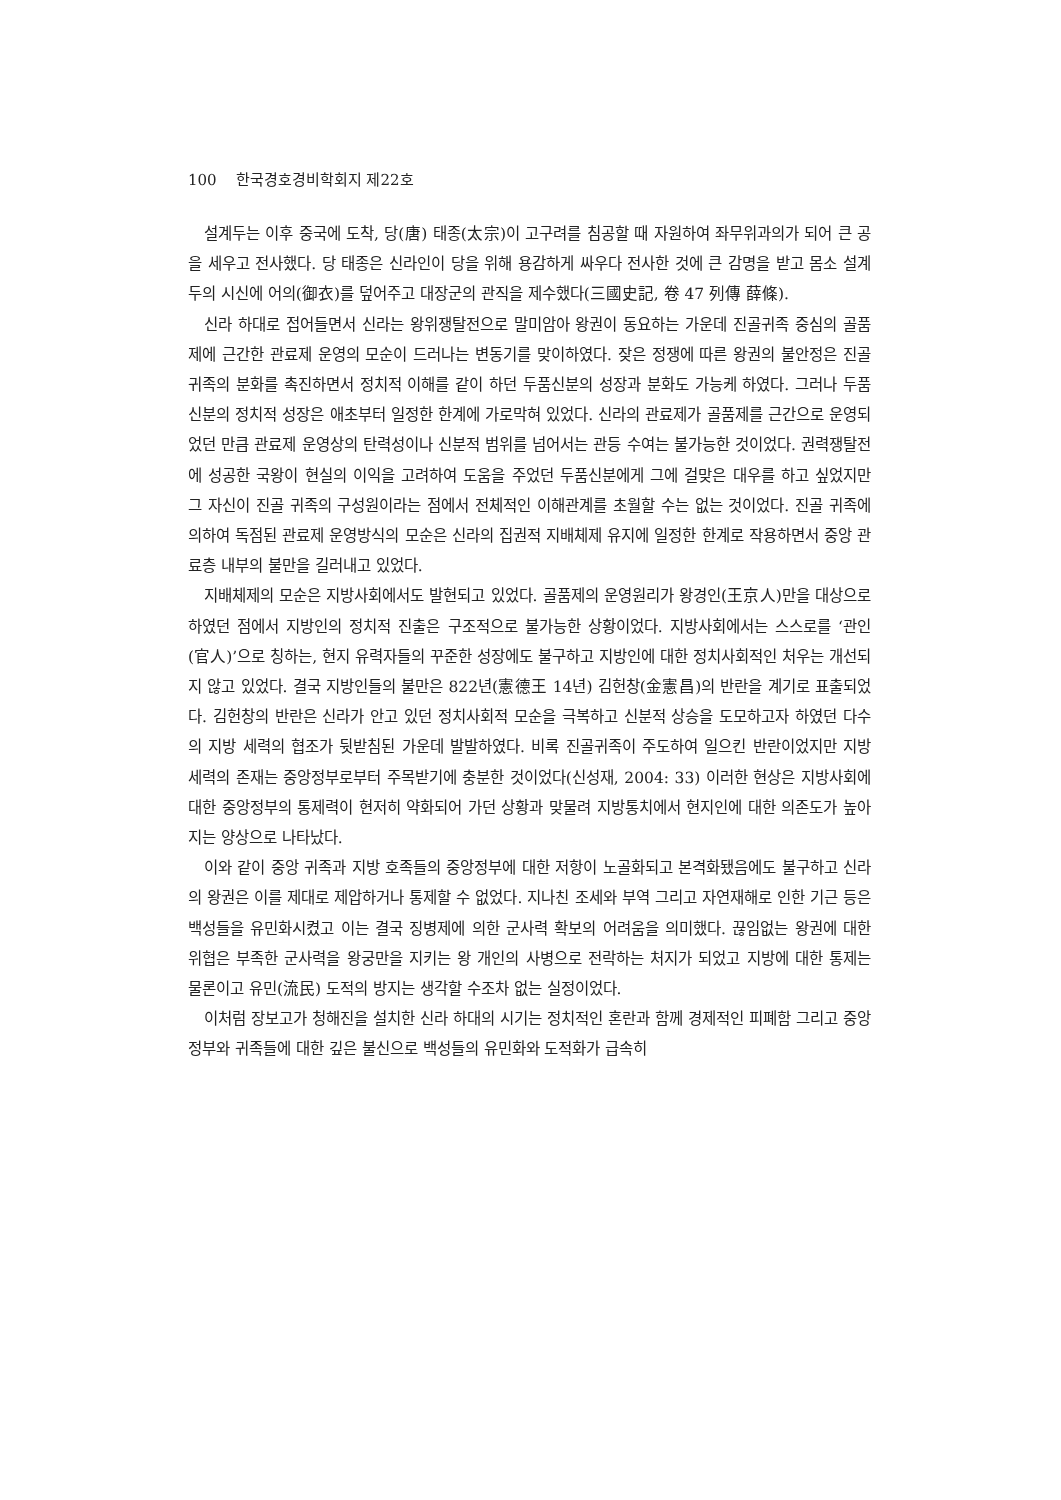100 한국경호경비학회지 제22호
설계두는 이후 중국에 도착, 당(唐) 태종(太宗)이 고구려를 침공할 때 자원하여 좌무위과의가 되어 큰 공을 세우고 전사했다. 당 태종은 신라인이 당을 위해 용감하게 싸우다 전사한 것에 큰 감명을 받고 몸소 설계두의 시신에 어의(御衣)를 덮어주고 대장군의 관직을 제수했다(三國史記, 卷 47 列傳 薛條).
신라 하대로 접어들면서 신라는 왕위쟁탈전으로 말미암아 왕권이 동요하는 가운데 진골귀족 중심의 골품제에 근간한 관료제 운영의 모순이 드러나는 변동기를 맞이하였다. 잦은 정쟁에 따른 왕권의 불안정은 진골귀족의 분화를 촉진하면서 정치적 이해를 같이 하던 두품신분의 성장과 분화도 가능케 하였다. 그러나 두품신분의 정치적 성장은 애초부터 일정한 한계에 가로막혀 있었다. 신라의 관료제가 골품제를 근간으로 운영되었던 만큼 관료제 운영상의 탄력성이나 신분적 범위를 넘어서는 관등 수여는 불가능한 것이었다. 권력쟁탈전에 성공한 국왕이 현실의 이익을 고려하여 도움을 주었던 두품신분에게 그에 걸맞은 대우를 하고 싶었지만 그 자신이 진골 귀족의 구성원이라는 점에서 전체적인 이해관계를 초월할 수는 없는 것이었다. 진골 귀족에 의하여 독점된 관료제 운영방식의 모순은 신라의 집권적 지배체제 유지에 일정한 한계로 작용하면서 중앙 관료층 내부의 불만을 길러내고 있었다.
지배체제의 모순은 지방사회에서도 발현되고 있었다. 골품제의 운영원리가 왕경인(王京人)만을 대상으로 하였던 점에서 지방인의 정치적 진출은 구조적으로 불가능한 상황이었다. 지방사회에서는 스스로를 ‘관인(官人)’으로 칭하는, 현지 유력자들의 꾸준한 성장에도 불구하고 지방인에 대한 정치사회적인 처우는 개선되지 않고 있었다. 결국 지방인들의 불만은 822년(憲德王 14년) 김헌창(金憲昌)의 반란을 계기로 표출되었다. 김헌창의 반란은 신라가 안고 있던 정치사회적 모순을 극복하고 신분적 상승을 도모하고자 하였던 다수의 지방 세력의 협조가 뒷받침된 가운데 발발하였다. 비록 진골귀족이 주도하여 일으킨 반란이었지만 지방 세력의 존재는 중앙정부로부터 주목받기에 충분한 것이었다(신성재, 2004: 33) 이러한 현상은 지방사회에 대한 중앙정부의 통제력이 현저히 약화되어 가던 상황과 맞물려 지방통치에서 현지인에 대한 의존도가 높아지는 양상으로 나타났다.
이와 같이 중앙 귀족과 지방 호족들의 중앙정부에 대한 저항이 노골화되고 본격화됐음에도 불구하고 신라의 왕권은 이를 제대로 제압하거나 통제할 수 없었다. 지나친 조세와 부역 그리고 자연재해로 인한 기근 등은 백성들을 유민화시켰고 이는 결국 징병제에 의한 군사력 확보의 어려움을 의미했다. 끊임없는 왕권에 대한 위협은 부족한 군사력을 왕궁만을 지키는 왕 개인의 사병으로 전락하는 처지가 되었고 지방에 대한 통제는 물론이고 유민(流民) 도적의 방지는 생각할 수조차 없는 실정이었다.
이처럼 장보고가 청해진을 설치한 신라 하대의 시기는 정치적인 혼란과 함께 경제적인 피폐함 그리고 중앙정부와 귀족들에 대한 깊은 불신으로 백성들의 유민화와 도적화가 급속히